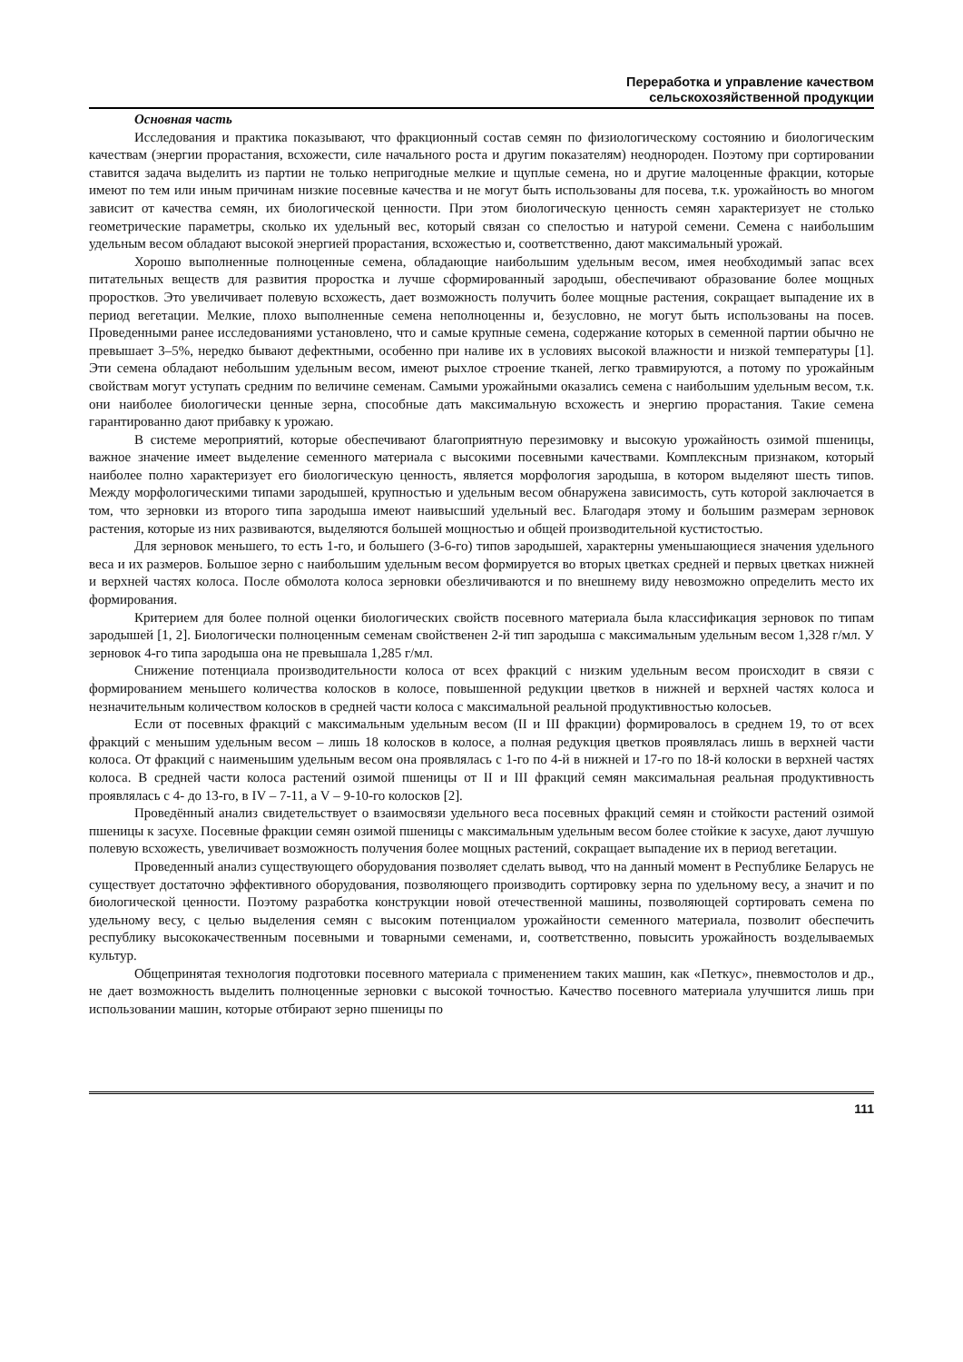Переработка и управление качеством
сельскохозяйственной продукции
Основная часть
Исследования и практика показывают, что фракционный состав семян по физиологическому состоянию и биологическим качествам (энергии прорастания, всхожести, силе начального роста и другим показателям) неоднороден. Поэтому при сортировании ставится задача выделить из партии не только непригодные мелкие и щуплые семена, но и другие малоценные фракции, которые имеют по тем или иным причинам низкие посевные качества и не могут быть использованы для посева, т.к. урожайность во многом зависит от качества семян, их биологической ценности. При этом биологическую ценность семян характеризует не столько геометрические параметры, сколько их удельный вес, который связан со спелостью и натурой семени. Семена с наибольшим удельным весом обладают высокой энергией прорастания, всхожестью и, соответственно, дают максимальный урожай.
Хорошо выполненные полноценные семена, обладающие наибольшим удельным весом, имея необходимый запас всех питательных веществ для развития проростка и лучше сформированный зародыш, обеспечивают образование более мощных проростков. Это увеличивает полевую всхожесть, дает возможность получить более мощные растения, сокращает выпадение их в период вегетации. Мелкие, плохо выполненные семена неполноценны и, безусловно, не могут быть использованы на посев. Проведенными ранее исследованиями установлено, что и самые крупные семена, содержание которых в семенной партии обычно не превышает 3–5%, нередко бывают дефектными, особенно при наливе их в условиях высокой влажности и низкой температуры [1]. Эти семена обладают небольшим удельным весом, имеют рыхлое строение тканей, легко травмируются, а потому по урожайным свойствам могут уступать средним по величине семенам. Самыми урожайными оказались семена с наибольшим удельным весом, т.к. они наиболее биологически ценные зерна, способные дать максимальную всхожесть и энергию прорастания. Такие семена гарантированно дают прибавку к урожаю.
В системе мероприятий, которые обеспечивают благоприятную перезимовку и высокую урожайность озимой пшеницы, важное значение имеет выделение семенного материала с высокими посевными качествами. Комплексным признаком, который наиболее полно характеризует его биологическую ценность, является морфология зародыша, в котором выделяют шесть типов. Между морфологическими типами зародышей, крупностью и удельным весом обнаружена зависимость, суть которой заключается в том, что зерновки из второго типа зародыша имеют наивысший удельный вес. Благодаря этому и большим размерам зерновок растения, которые из них развиваются, выделяются большей мощностью и общей производительной кустистостью.
Для зерновок меньшего, то есть 1-го, и большего (3-6-го) типов зародышей, характерны уменьшающиеся значения удельного веса и их размеров. Большое зерно с наибольшим удельным весом формируется во вторых цветках средней и первых цветках нижней и верхней частях колоса. После обмолота колоса зерновки обезличиваются и по внешнему виду невозможно определить место их формирования.
Критерием для более полной оценки биологических свойств посевного материала была классификация зерновок по типам зародышей [1, 2]. Биологически полноценным семенам свойственен 2-й тип зародыша с максимальным удельным весом 1,328 г/мл. У зерновок 4-го типа зародыша она не превышала 1,285 г/мл.
Снижение потенциала производительности колоса от всех фракций с низким удельным весом происходит в связи с формированием меньшего количества колосков в колосе, повышенной редукции цветков в нижней и верхней частях колоса и незначительным количеством колосков в средней части колоса с максимальной реальной продуктивностью колосьев.
Если от посевных фракций с максимальным удельным весом (II и III фракции) формировалось в среднем 19, то от всех фракций с меньшим удельным весом – лишь 18 колосков в колосе, а полная редукция цветков проявлялась лишь в верхней части колоса. От фракций с наименьшим удельным весом она проявлялась с 1-го по 4-й в нижней и 17-го по 18-й колоски в верхней частях колоса. В средней части колоса растений озимой пшеницы от II и III фракций семян максимальная реальная продуктивность проявлялась с 4- до 13-го, в IV – 7-11, а V – 9-10-го колосков [2].
Проведённый анализ свидетельствует о взаимосвязи удельного веса посевных фракций семян и стойкости растений озимой пшеницы к засухе. Посевные фракции семян озимой пшеницы с максимальным удельным весом более стойкие к засухе, дают лучшую полевую всхожесть, увеличивает возможность получения более мощных растений, сокращает выпадение их в период вегетации.
Проведенный анализ существующего оборудования позволяет сделать вывод, что на данный момент в Республике Беларусь не существует достаточно эффективного оборудования, позволяющего производить сортировку зерна по удельному весу, а значит и по биологической ценности. Поэтому разработка конструкции новой отечественной машины, позволяющей сортировать семена по удельному весу, с целью выделения семян с высоким потенциалом урожайности семенного материала, позволит обеспечить республику высококачественным посевными и товарными семенами, и, соответственно, повысить урожайность возделываемых культур.
Общепринятая технология подготовки посевного материала с применением таких машин, как «Петкус», пневмостолов и др., не дает возможность выделить полноценные зерновки с высокой точностью. Качество посевного материала улучшится лишь при использовании машин, которые отбирают зерно пшеницы по
111